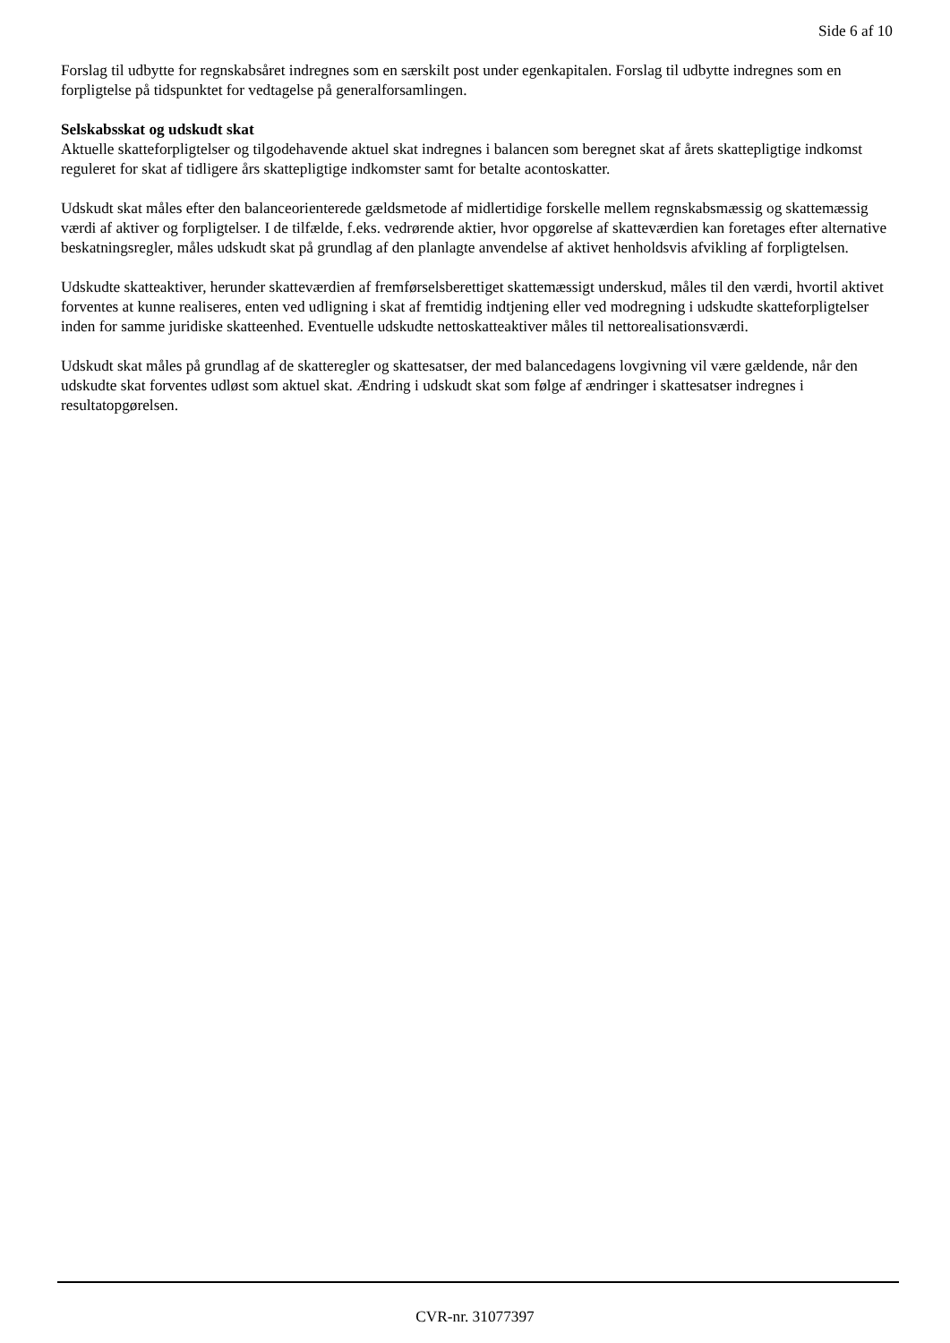Side 6 af 10
Forslag til udbytte for regnskabsåret indregnes som en særskilt post under egenkapitalen. Forslag til udbytte indregnes som en forpligtelse på tidspunktet for vedtagelse på generalforsamlingen.
Selskabsskat og udskudt skat
Aktuelle skatteforpligtelser og tilgodehavende aktuel skat indregnes i balancen som beregnet skat af årets skattepligtige indkomst reguleret for skat af tidligere års skattepligtige indkomster samt for betalte acontoskatter.
Udskudt skat måles efter den balanceorienterede gældsmetode af midlertidige forskelle mellem regnskabsmæssig og skattemæssig værdi af aktiver og forpligtelser. I de tilfælde, f.eks. vedrørende aktier, hvor opgørelse af skatteværdien kan foretages efter alternative beskatningsregler, måles udskudt skat på grundlag af den planlagte anvendelse af aktivet henholdsvis afvikling af forpligtelsen.
Udskudte skatteaktiver, herunder skatteværdien af fremførselsberettiget skattemæssigt underskud, måles til den værdi, hvortil aktivet forventes at kunne realiseres, enten ved udligning i skat af fremtidig indtjening eller ved modregning i udskudte skatteforpligtelser inden for samme juridiske skatteenhed. Eventuelle udskudte nettoskatteaktiver måles til nettorealisationsværdi.
Udskudt skat måles på grundlag af de skatteregler og skattesatser, der med balancedagens lovgivning vil være gældende, når den udskudte skat forventes udløst som aktuel skat. Ændring i udskudt skat som følge af ændringer i skattesatser indregnes i resultatopgørelsen.
CVR-nr. 31077397